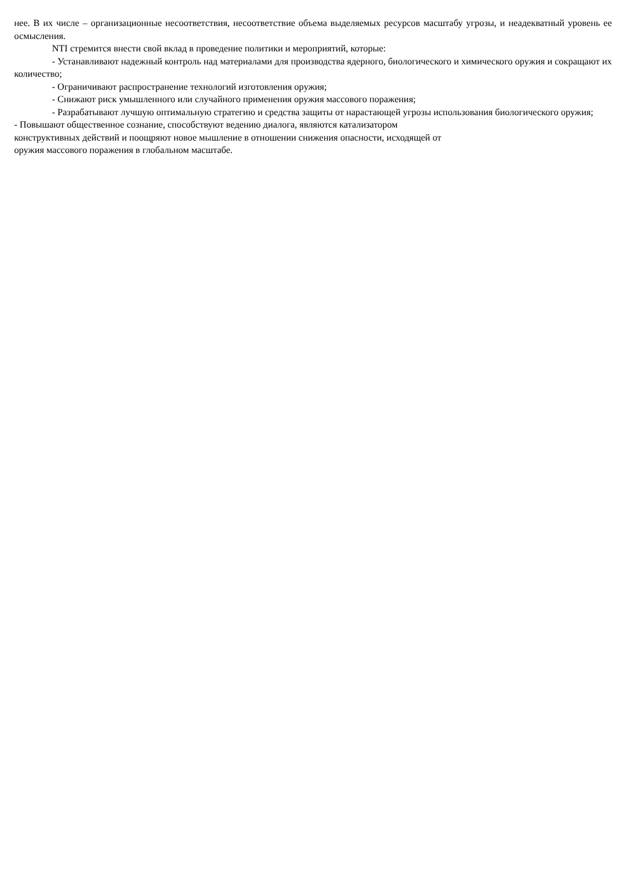нее. В их числе – организационные несоответствия, несоответствие объема выделяемых ресурсов масштабу угрозы, и неадекватный уровень ее осмысления.
NTI стремится внести свой вклад в проведение политики и мероприятий, которые:
- Устанавливают надежный контроль над материалами для производства ядерного, биологического и химического оружия и сокращают их количество;
- Ограничивают распространение технологий изготовления оружия;
- Снижают риск умышленного или случайного применения оружия массового поражения;
- Разрабатывают лучшую оптимальную стратегию и средства защиты от нарастающей угрозы использования биологического оружия;
- Повышают общественное сознание, способствуют ведению диалога, являются катализатором
конструктивных действий и поощряют новое мышление в отношении снижения опасности, исходящей от
оружия массового поражения в глобальном масштабе.